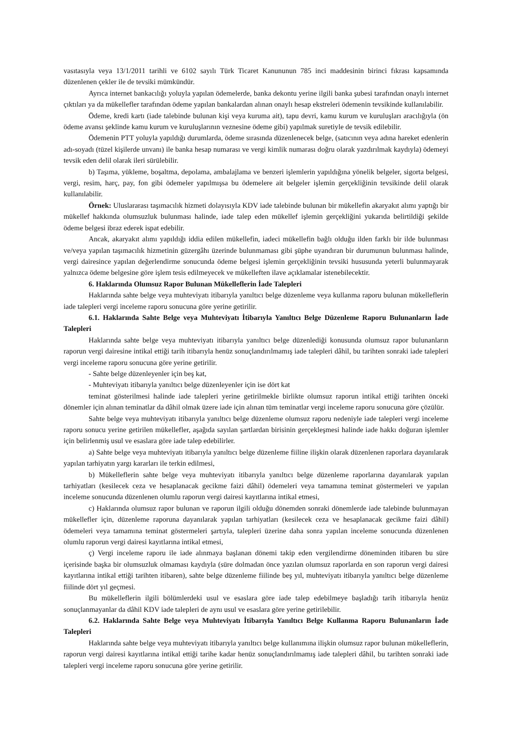vasıtasıyla veya 13/1/2011 tarihli ve 6102 sayılı Türk Ticaret Kanununun 785 inci maddesinin birinci fıkrası kapsamında düzenlenen çekler ile de tevsiki mümkündür.
Ayrıca internet bankacılığı yoluyla yapılan ödemelerde, banka dekontu yerine ilgili banka şubesi tarafından onaylı internet çıktıları ya da mükellefler tarafından ödeme yapılan bankalardan alınan onaylı hesap ekstreleri ödemenin tevsikinde kullanılabilir.
Ödeme, kredi kartı (iade talebinde bulunan kişi veya kuruma ait), tapu devri, kamu kurum ve kuruluşları aracılığıyla (ön ödeme avansı şeklinde kamu kurum ve kuruluşlarının veznesine ödeme gibi) yapılmak suretiyle de tevsik edilebilir.
Ödemenin PTT yoluyla yapıldığı durumlarda, ödeme sırasında düzenlenecek belge, (satıcının veya adına hareket edenlerin adı-soyadı (tüzel kişilerde unvanı) ile banka hesap numarası ve vergi kimlik numarası doğru olarak yazdırılmak kaydıyla) ödemeyi tevsik eden delil olarak ileri sürülebilir.
b) Taşıma, yükleme, boşaltma, depolama, ambalajlama ve benzeri işlemlerin yapıldığına yönelik belgeler, sigorta belgesi, vergi, resim, harç, pay, fon gibi ödemeler yapılmışsa bu ödemelere ait belgeler işlemin gerçekliğinin tevsikinde delil olarak kullanılabilir.
Örnek: Uluslararası taşımacılık hizmeti dolayısıyla KDV iade talebinde bulunan bir mükellefin akaryakıt alımı yaptığı bir mükellef hakkında olumsuzluk bulunması halinde, iade talep eden mükellef işlemin gerçekliğini yukarıda belirtildiği şekilde ödeme belgesi ibraz ederek ispat edebilir.
Ancak, akaryakıt alımı yapıldığı iddia edilen mükellefin, iadeci mükellefin bağlı olduğu ilden farklı bir ilde bulunması ve/veya yapılan taşımacılık hizmetinin güzergâhı üzerinde bulunmaması gibi şüphe uyandıran bir durumunun bulunması halinde, vergi dairesince yapılan değerlendirme sonucunda ödeme belgesi işlemin gerçekliğinin tevsiki hususunda yeterli bulunmayarak yalnızca ödeme belgesine göre işlem tesis edilmeyecek ve mükelleften ilave açıklamalar istenebilecektir.
6. Haklarında Olumsuz Rapor Bulunan Mükelleflerin İade Talepleri
Haklarında sahte belge veya muhteviyatı itibarıyla yanıltıcı belge düzenleme veya kullanma raporu bulunan mükelleflerin iade talepleri vergi inceleme raporu sonucuna göre yerine getirilir.
6.1. Haklarında Sahte Belge veya Muhteviyatı İtibarıyla Yanıltıcı Belge Düzenleme Raporu Bulunanların İade Talepleri
Haklarında sahte belge veya muhteviyatı itibarıyla yanıltıcı belge düzenlediği konusunda olumsuz rapor bulunanların raporun vergi dairesine intikal ettiği tarih itibarıyla henüz sonuçlandırılmamış iade talepleri dâhil, bu tarihten sonraki iade talepleri vergi inceleme raporu sonucuna göre yerine getirilir.
- Sahte belge düzenleyenler için beş kat,
- Muhteviyatı itibarıyla yanıltıcı belge düzenleyenler için ise dört kat
teminat gösterilmesi halinde iade talepleri yerine getirilmekle birlikte olumsuz raporun intikal ettiği tarihten önceki dönemler için alınan teminatlar da dâhil olmak üzere iade için alınan tüm teminatlar vergi inceleme raporu sonucuna göre çözülür.
Sahte belge veya muhteviyatı itibarıyla yanıltıcı belge düzenleme olumsuz raporu nedeniyle iade talepleri vergi inceleme raporu sonucu yerine getirilen mükellefler, aşağıda sayılan şartlardan birisinin gerçekleşmesi halinde iade hakkı doğuran işlemler için belirlenmiş usul ve esaslara göre iade talep edebilirler.
a) Sahte belge veya muhteviyatı itibarıyla yanıltıcı belge düzenleme fiiline ilişkin olarak düzenlenen raporlara dayanılarak yapılan tarhiyatın yargı kararları ile terkin edilmesi,
b) Mükelleflerin sahte belge veya muhteviyatı itibarıyla yanıltıcı belge düzenleme raporlarına dayanılarak yapılan tarhiyatları (kesilecek ceza ve hesaplanacak gecikme faizi dâhil) ödemeleri veya tamamına teminat göstermeleri ve yapılan inceleme sonucunda düzenlenen olumlu raporun vergi dairesi kayıtlarına intikal etmesi,
c) Haklarında olumsuz rapor bulunan ve raporun ilgili olduğu dönemden sonraki dönemlerde iade talebinde bulunmayan mükellefler için, düzenleme raporuna dayanılarak yapılan tarhiyatları (kesilecek ceza ve hesaplanacak gecikme faizi dâhil) ödemeleri veya tamamına teminat göstermeleri şartıyla, talepleri üzerine daha sonra yapılan inceleme sonucunda düzenlenen olumlu raporun vergi dairesi kayıtlarına intikal etmesi,
ç) Vergi inceleme raporu ile iade alınmaya başlanan dönemi takip eden vergilendirme döneminden itibaren bu süre içerisinde başka bir olumsuzluk olmaması kaydıyla (süre dolmadan önce yazılan olumsuz raporlarda en son raporun vergi dairesi kayıtlarına intikal ettiği tarihten itibaren), sahte belge düzenleme fiilinde beş yıl, muhteviyatı itibarıyla yanıltıcı belge düzenleme fiilinde dört yıl geçmesi.
Bu mükelleflerin ilgili bölümlerdeki usul ve esaslara göre iade talep edebilmeye başladığı tarih itibarıyla henüz sonuçlanmayanlar da dâhil KDV iade talepleri de aynı usul ve esaslara göre yerine getirilebilir.
6.2. Haklarında Sahte Belge veya Muhteviyatı İtibarıyla Yanıltıcı Belge Kullanma Raporu Bulunanların İade Talepleri
Haklarında sahte belge veya muhteviyatı itibarıyla yanıltıcı belge kullanımına ilişkin olumsuz rapor bulunan mükelleflerin, raporun vergi dairesi kayıtlarına intikal ettiği tarihe kadar henüz sonuçlandırılmamış iade talepleri dâhil, bu tarihten sonraki iade talepleri vergi inceleme raporu sonucuna göre yerine getirilir.